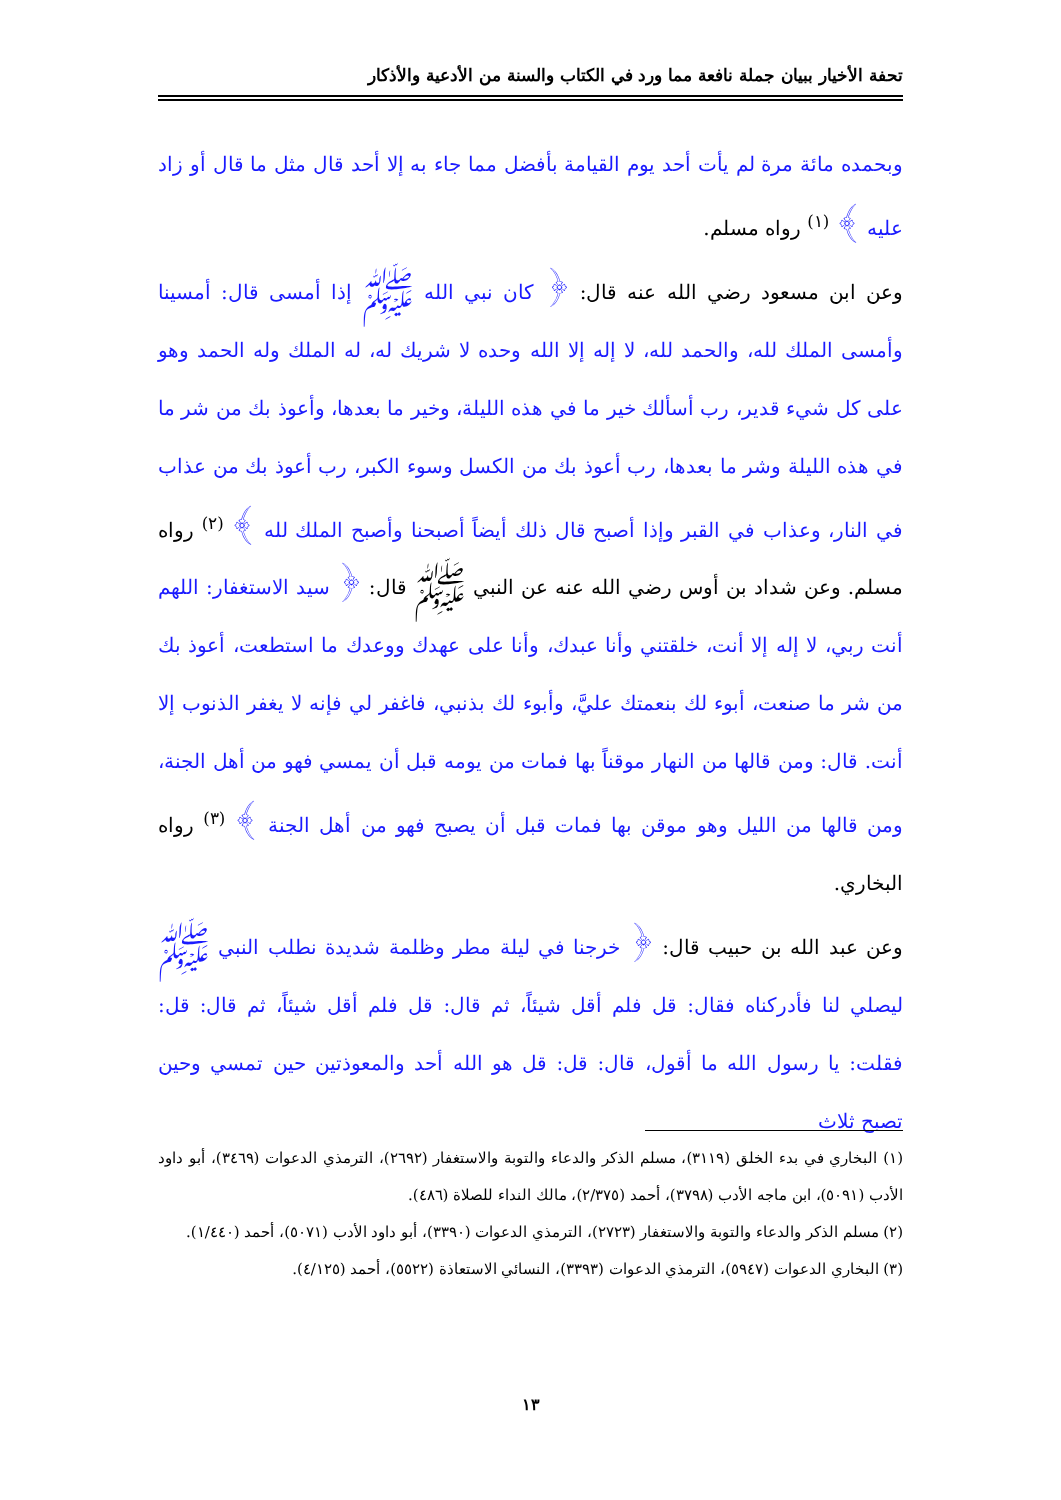تحفة الأخيار ببيان جملة نافعة مما ورد في الكتاب والسنة من الأدعية والأذكار
وبحمده مائة مرة لم يأت أحد يوم القيامة بأفضل مما جاء به إلا أحد قال مثل ما قال أو زاد عليه ﴾ <sup>(١)</sup> رواه مسلم.
وعن ابن مسعود رضي الله عنه قال: ﴿ كان نبي الله ﷺ إذا أمسى قال: أمسينا وأمسى الملك لله، والحمد لله، لا إله إلا الله وحده لا شريك له، له الملك وله الحمد وهو على كل شيء قدير، رب أسألك خير ما في هذه الليلة، وخير ما بعدها، وأعوذ بك من شر ما في هذه الليلة وشر ما بعدها، رب أعوذ بك من الكسل وسوء الكبر، رب أعوذ بك من عذاب في النار، وعذاب في القبر وإذا أصبح قال ذلك أيضاً أصبحنا وأصبح الملك لله ﴾ <sup>(٢)</sup> رواه مسلم. وعن شداد بن أوس رضي الله عنه عن النبي ﷺ قال: ﴿ سيد الاستغفار: اللهم أنت ربي، لا إله إلا أنت، خلقتني وأنا عبدك، وأنا على عهدك ووعدك ما استطعت، أعوذ بك من شر ما صنعت، أبوء لك بنعمتك عليَّ، وأبوء لك بذنبي، فاغفر لي فإنه لا يغفر الذنوب إلا أنت. قال: ومن قالها من النهار موقناً بها فمات من يومه قبل أن يمسي فهو من أهل الجنة، ومن قالها من الليل وهو موقن بها فمات قبل أن يصبح فهو من أهل الجنة ﴾ <sup>(٣)</sup> رواه البخاري.
وعن عبد الله بن حبيب قال: ﴿ خرجنا في ليلة مطر وظلمة شديدة نطلب النبي ﷺ ليصلي لنا فأدركناه فقال: قل فلم أقل شيئاً، ثم قال: قل فلم أقل شيئاً، ثم قال: قل: فقلت: يا رسول الله ما أقول، قال: قل: قل هو الله أحد والمعوذتين حين تمسي وحين تصبح ثلاث
(١) البخاري في بدء الخلق (٣١١٩)، مسلم الذكر والدعاء والتوبة والاستغفار (٢٦٩٢)، الترمذي الدعوات (٣٤٦٩)، أبو داود الأدب (٥٠٩١)، ابن ماجه الأدب (٣٧٩٨)، أحمد (٢/٣٧٥)، مالك النداء للصلاة (٤٨٦).
(٢) مسلم الذكر والدعاء والتوبة والاستغفار (٢٧٢٣)، الترمذي الدعوات (٣٣٩٠)، أبو داود الأدب (٥٠٧١)، أحمد (١/٤٤٠).
(٣) البخاري الدعوات (٥٩٤٧)، الترمذي الدعوات (٣٣٩٣)، النسائي الاستعاذة (٥٥٢٢)، أحمد (٤/١٢٥).
١٣